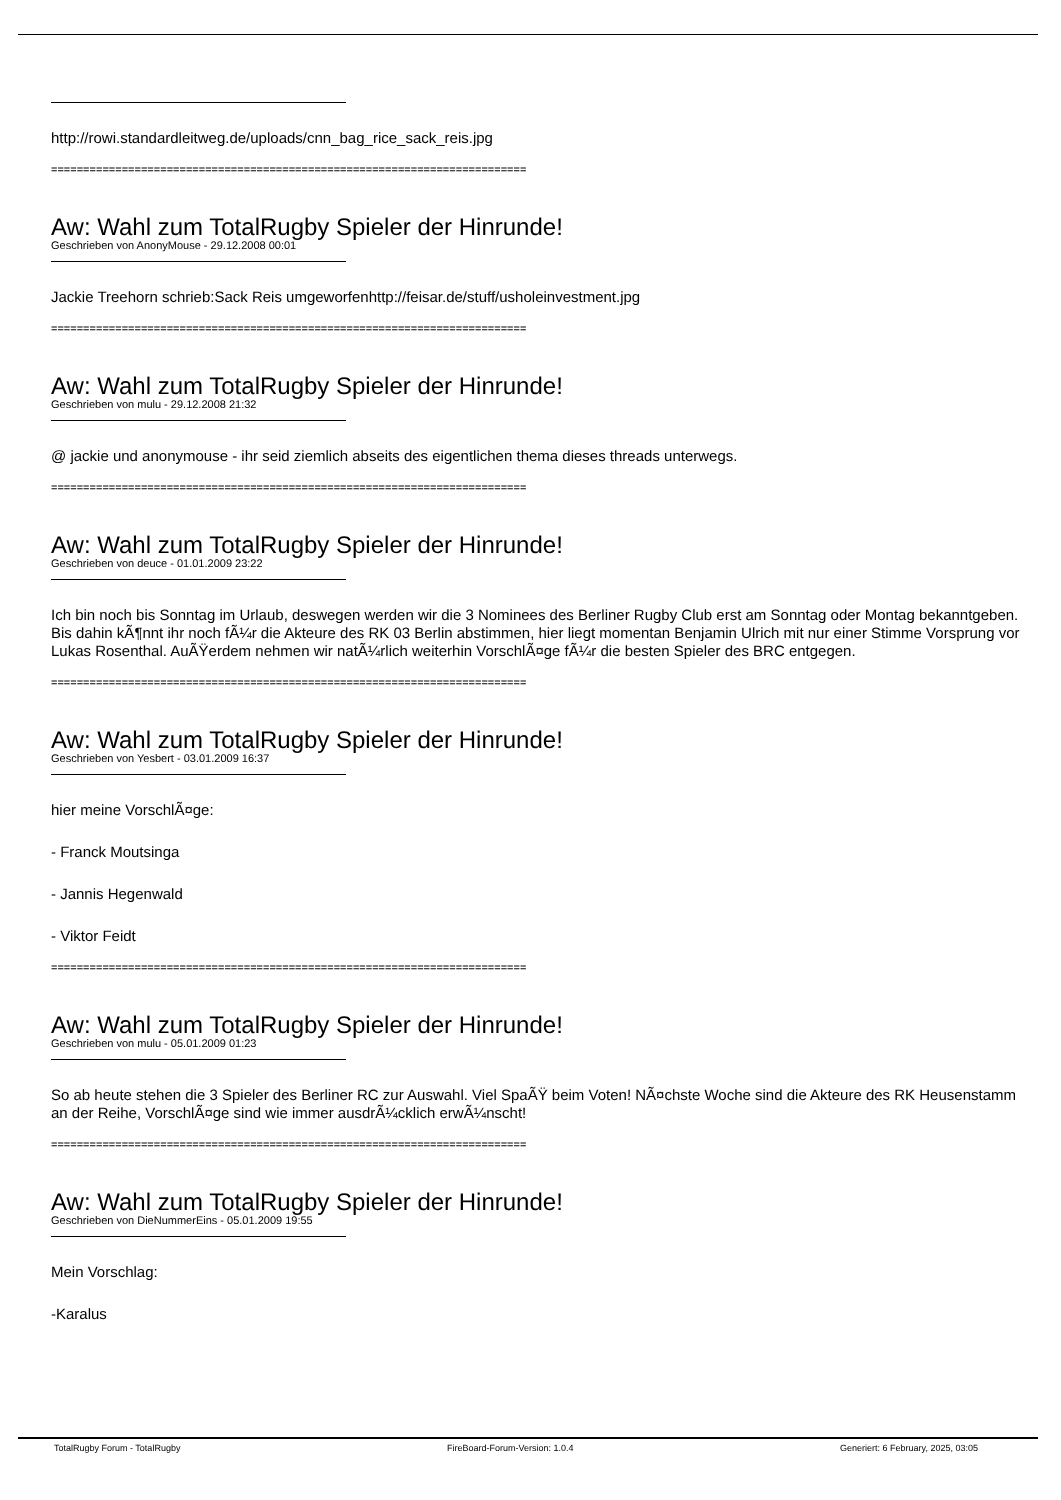http://rowi.standardleitweg.de/uploads/cnn_bag_rice_sack_reis.jpg
==========================================================================
Aw: Wahl zum TotalRugby Spieler der Hinrunde!
Geschrieben von AnonyMouse - 29.12.2008 00:01
Jackie Treehorn schrieb:Sack Reis umgeworfenhttp://feisar.de/stuff/usholeinvestment.jpg
==========================================================================
Aw: Wahl zum TotalRugby Spieler der Hinrunde!
Geschrieben von mulu - 29.12.2008 21:32
@ jackie und anonymouse - ihr seid ziemlich abseits des eigentlichen thema dieses threads unterwegs.
==========================================================================
Aw: Wahl zum TotalRugby Spieler der Hinrunde!
Geschrieben von deuce - 01.01.2009 23:22
Ich bin noch bis Sonntag im Urlaub, deswegen werden wir die 3 Nominees des Berliner Rugby Club erst am Sonntag oder Montag bekanntgeben. Bis dahin kÃ¶nnt ihr noch fÃ¼r die Akteure des RK 03 Berlin abstimmen, hier liegt momentan Benjamin Ulrich mit nur einer Stimme Vorsprung vor Lukas Rosenthal. AuÃŸerdem nehmen wir natÃ¼rlich weiterhin VorschlÃ¤ge fÃ¼r die besten Spieler des BRC entgegen.
==========================================================================
Aw: Wahl zum TotalRugby Spieler der Hinrunde!
Geschrieben von Yesbert - 03.01.2009 16:37
hier meine VorschlÃ¤ge:
- Franck Moutsinga
- Jannis Hegenwald
- Viktor Feidt
==========================================================================
Aw: Wahl zum TotalRugby Spieler der Hinrunde!
Geschrieben von mulu - 05.01.2009 01:23
So ab heute stehen die 3 Spieler des Berliner RC zur Auswahl. Viel SpaÃŸ beim Voten! NÃ¤chste Woche sind die Akteure des RK Heusenstamm an der Reihe, VorschlÃ¤ge sind wie immer ausdrÃ¼cklich erwÃ¼nscht!
==========================================================================
Aw: Wahl zum TotalRugby Spieler der Hinrunde!
Geschrieben von DieNummerEins - 05.01.2009 19:55
Mein Vorschlag:
-Karalus
TotalRugby Forum - TotalRugby FireBoard-Forum-Version: 1.0.4 Generiert: 6 February, 2025, 03:05